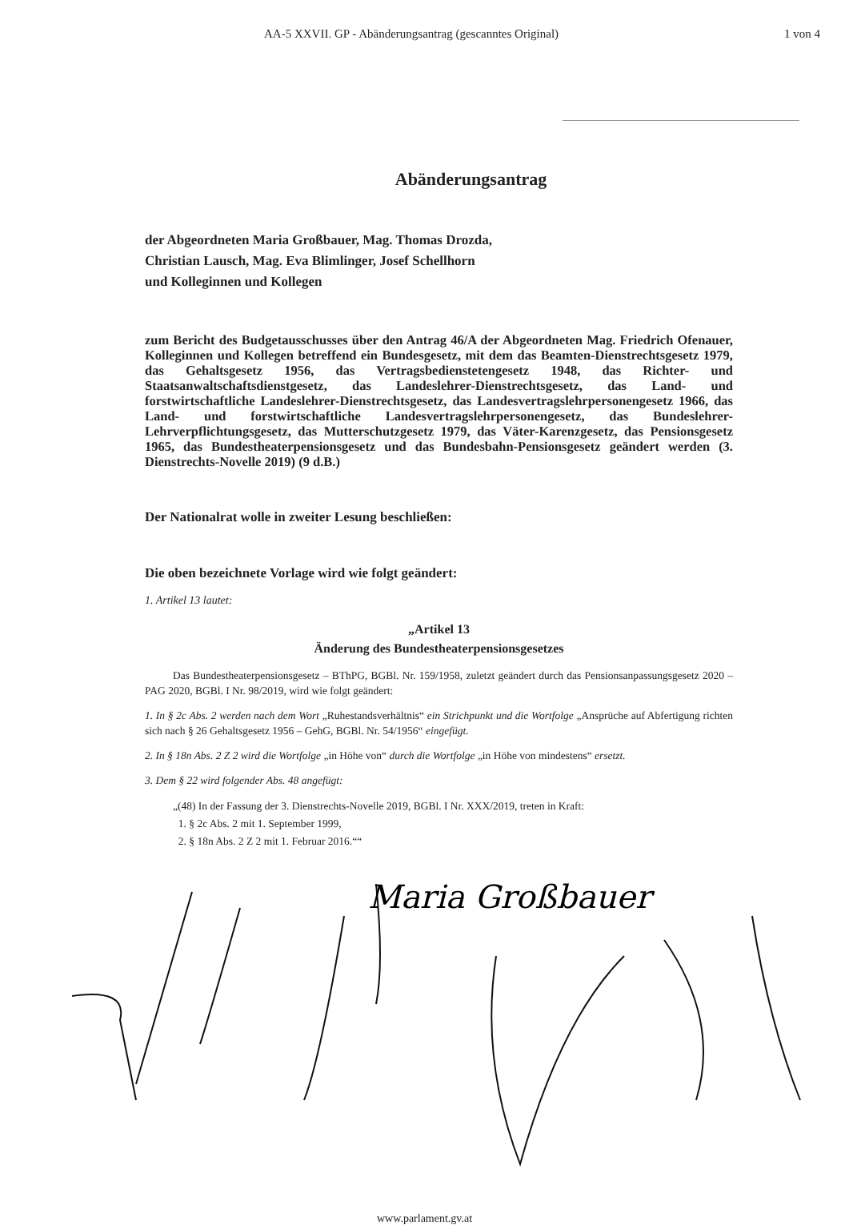AA-5 XXVII. GP - Abänderungsantrag (gescanntes Original) 1 von 4
Abänderungsantrag
der Abgeordneten Maria Großbauer, Mag. Thomas Drozda,
Christian Lausch, Mag. Eva Blimlinger, Josef Schellhorn
und Kolleginnen und Kollegen
zum Bericht des Budgetausschusses über den Antrag 46/A der Abgeordneten Mag. Friedrich Ofenauer, Kolleginnen und Kollegen betreffend ein Bundesgesetz, mit dem das Beamten-Dienstrechtsgesetz 1979, das Gehaltsgesetz 1956, das Vertragsbedienstetengesetz 1948, das Richter- und Staatsanwaltschaftsdienstgesetz, das Landeslehrer-Dienstrechtsgesetz, das Land- und forstwirtschaftliche Landeslehrer-Dienstrechtsgesetz, das Landesvertragslehrpersonengesetz 1966, das Land- und forstwirtschaftliche Landesvertragslehrpersonengesetz, das Bundeslehrer-Lehrverpflichtungsgesetz, das Mutterschutzgesetz 1979, das Väter-Karenzgesetz, das Pensionsgesetz 1965, das Bundestheaterpensionsgesetz und das Bundesbahn-Pensionsgesetz geändert werden (3. Dienstrechts-Novelle 2019) (9 d.B.)
Der Nationalrat wolle in zweiter Lesung beschließen:
Die oben bezeichnete Vorlage wird wie folgt geändert:
1. Artikel 13 lautet:
„Artikel 13
Änderung des Bundestheaterpensionsgesetzes
Das Bundestheaterpensionsgesetz – BThPG, BGBl. Nr. 159/1958, zuletzt geändert durch das Pensionsanpassungsgesetz 2020 – PAG 2020, BGBl. I Nr. 98/2019, wird wie folgt geändert:
1. In § 2c Abs. 2 werden nach dem Wort „Ruhestandsverhältnis“ ein Strichpunkt und die Wortfolge „Ansprüche auf Abfertigung richten sich nach § 26 Gehaltsgesetz 1956 – GehG, BGBl. Nr. 54/1956“ eingefügt.
2. In § 18n Abs. 2 Z 2 wird die Wortfolge „in Höhe von“ durch die Wortfolge „in Höhe von mindestens“ ersetzt.
3. Dem § 22 wird folgender Abs. 48 angefügt:
„(48) In der Fassung der 3. Dienstrechts-Novelle 2019, BGBl. I Nr. XXX/2019, treten in Kraft:
1. § 2c Abs. 2 mit 1. September 1999,
2. § 18n Abs. 2 Z 2 mit 1. Februar 2016.““
Maria Großbauer
www.parlament.gv.at